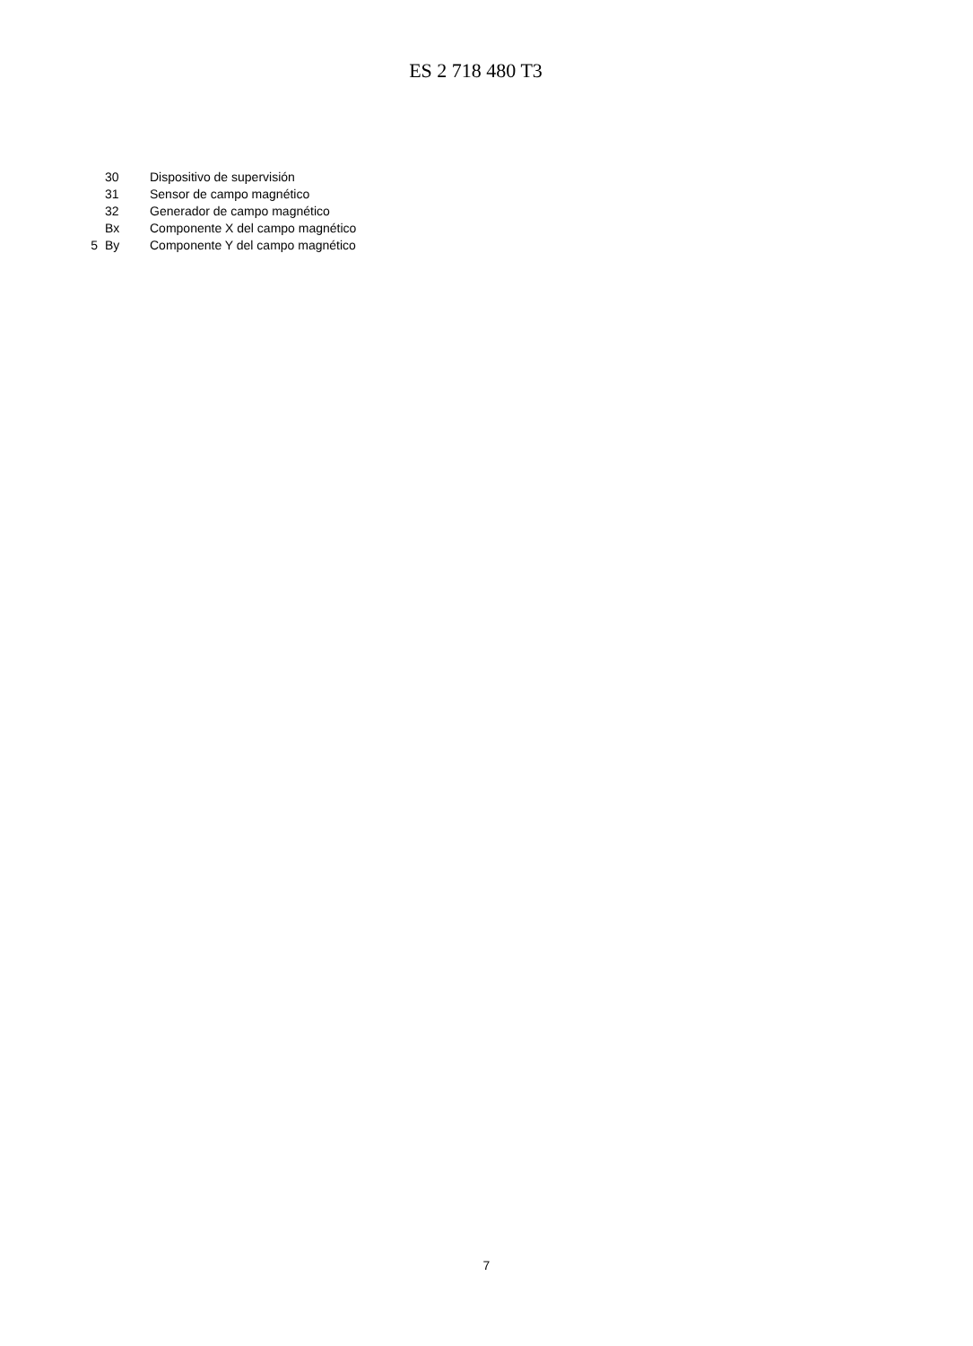ES 2 718 480 T3
30 Dispositivo de supervisión
31 Sensor de campo magnético
32 Generador de campo magnético
Bx Componente X del campo magnético
5 By Componente Y del campo magnético
7